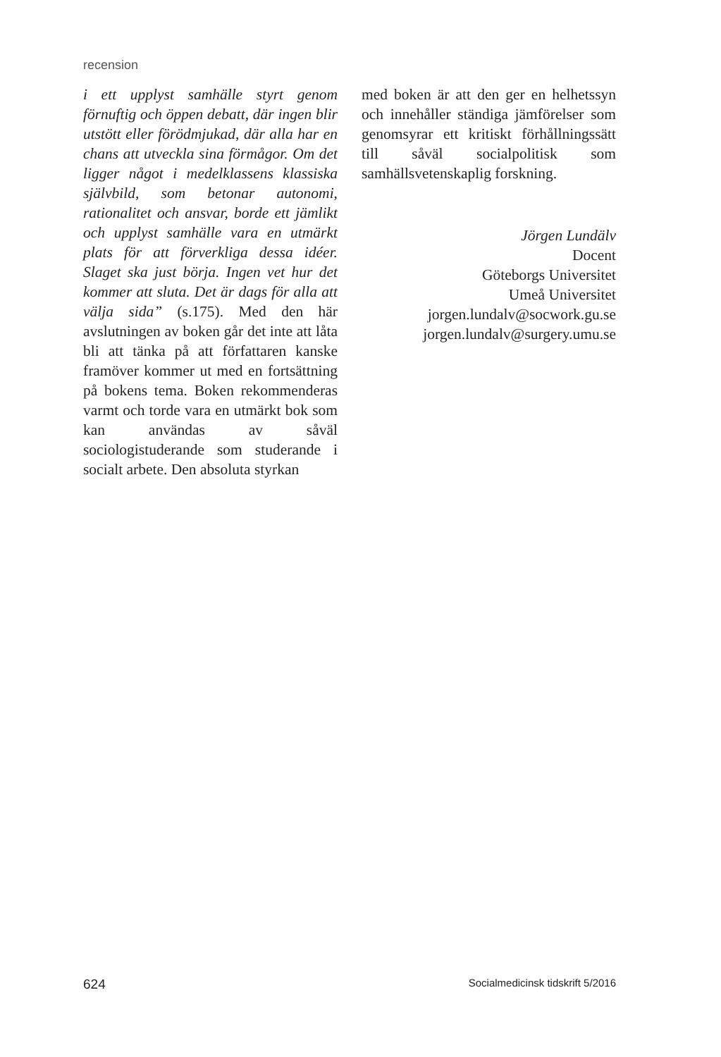recension
i ett upplyst samhälle styrt genom förnuftig och öppen debatt, där ingen blir utstött eller förödmjukad, där alla har en chans att utveckla sina förmågor. Om det ligger något i medelklassens klassiska självbild, som betonar autonomi, rationalitet och ansvar, borde ett jämlikt och upplyst samhälle vara en utmärkt plats för att förverkliga dessa idéer. Slaget ska just börja. Ingen vet hur det kommer att sluta. Det är dags för alla att välja sida” (s.175). Med den här avslutningen av boken går det inte att låta bli att tänka på att författaren kanske framöver kommer ut med en fortsättning på bokens tema. Boken rekommenderas varmt och torde vara en utmärkt bok som kan användas av såväl sociologistuderande som studerande i socialt arbete. Den absoluta styrkan
med boken är att den ger en helhetssyn och innehåller ständiga jämförelser som genomsyrar ett kritiskt förhållningssätt till såväl socialpolitisk som samhällsvetenskaplig forskning.
Jörgen Lundälv
Docent
Göteborgs Universitet
Umeå Universitet
jorgen.lundalv@socwork.gu.se
jorgen.lundalv@surgery.umu.se
624 Socialmedicinsk tidskrift 5/2016